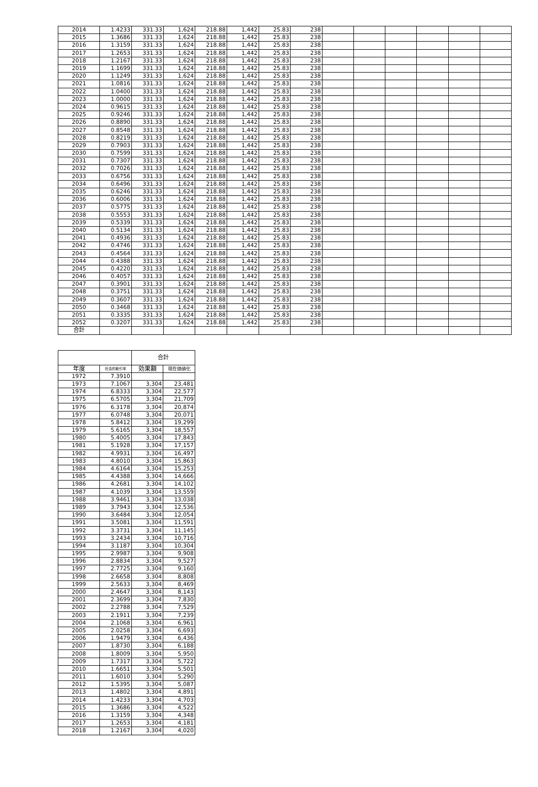| 2014 | 1.4233 | 331.33 | 1,624 | 218.88 | 1,442 | 25.83 | 238 | | | | | | |
| 2015 | 1.3686 | 331.33 | 1,624 | 218.88 | 1,442 | 25.83 | 238 | | | | | | |
| 2016 | 1.3159 | 331.33 | 1,624 | 218.88 | 1,442 | 25.83 | 238 | | | | | | |
| 2017 | 1.2653 | 331.33 | 1,624 | 218.88 | 1,442 | 25.83 | 238 | | | | | | |
| 2018 | 1.2167 | 331.33 | 1,624 | 218.88 | 1,442 | 25.83 | 238 | | | | | | |
| 2019 | 1.1699 | 331.33 | 1,624 | 218.88 | 1,442 | 25.83 | 238 | | | | | | |
| 2020 | 1.1249 | 331.33 | 1,624 | 218.88 | 1,442 | 25.83 | 238 | | | | | | |
| 2021 | 1.0816 | 331.33 | 1,624 | 218.88 | 1,442 | 25.83 | 238 | | | | | | |
| 2022 | 1.0400 | 331.33 | 1,624 | 218.88 | 1,442 | 25.83 | 238 | | | | | | |
| 2023 | 1.0000 | 331.33 | 1,624 | 218.88 | 1,442 | 25.83 | 238 | | | | | | |
| 2024 | 0.9615 | 331.33 | 1,624 | 218.88 | 1,442 | 25.83 | 238 | | | | | | |
| 2025 | 0.9246 | 331.33 | 1,624 | 218.88 | 1,442 | 25.83 | 238 | | | | | | |
| 2026 | 0.8890 | 331.33 | 1,624 | 218.88 | 1,442 | 25.83 | 238 | | | | | | |
| 2027 | 0.8548 | 331.33 | 1,624 | 218.88 | 1,442 | 25.83 | 238 | | | | | | |
| 2028 | 0.8219 | 331.33 | 1,624 | 218.88 | 1,442 | 25.83 | 238 | | | | | | |
| 2029 | 0.7903 | 331.33 | 1,624 | 218.88 | 1,442 | 25.83 | 238 | | | | | | |
| 2030 | 0.7599 | 331.33 | 1,624 | 218.88 | 1,442 | 25.83 | 238 | | | | | | |
| 2031 | 0.7307 | 331.33 | 1,624 | 218.88 | 1,442 | 25.83 | 238 | | | | | | |
| 2032 | 0.7026 | 331.33 | 1,624 | 218.88 | 1,442 | 25.83 | 238 | | | | | | |
| 2033 | 0.6756 | 331.33 | 1,624 | 218.88 | 1,442 | 25.83 | 238 | | | | | | |
| 2034 | 0.6496 | 331.33 | 1,624 | 218.88 | 1,442 | 25.83 | 238 | | | | | | |
| 2035 | 0.6246 | 331.33 | 1,624 | 218.88 | 1,442 | 25.83 | 238 | | | | | | |
| 2036 | 0.6006 | 331.33 | 1,624 | 218.88 | 1,442 | 25.83 | 238 | | | | | | |
| 2037 | 0.5775 | 331.33 | 1,624 | 218.88 | 1,442 | 25.83 | 238 | | | | | | |
| 2038 | 0.5553 | 331.33 | 1,624 | 218.88 | 1,442 | 25.83 | 238 | | | | | | |
| 2039 | 0.5339 | 331.33 | 1,624 | 218.88 | 1,442 | 25.83 | 238 | | | | | | |
| 2040 | 0.5134 | 331.33 | 1,624 | 218.88 | 1,442 | 25.83 | 238 | | | | | | |
| 2041 | 0.4936 | 331.33 | 1,624 | 218.88 | 1,442 | 25.83 | 238 | | | | | | |
| 2042 | 0.4746 | 331.33 | 1,624 | 218.88 | 1,442 | 25.83 | 238 | | | | | | |
| 2043 | 0.4564 | 331.33 | 1,624 | 218.88 | 1,442 | 25.83 | 238 | | | | | | |
| 2044 | 0.4388 | 331.33 | 1,624 | 218.88 | 1,442 | 25.83 | 238 | | | | | | |
| 2045 | 0.4220 | 331.33 | 1,624 | 218.88 | 1,442 | 25.83 | 238 | | | | | | |
| 2046 | 0.4057 | 331.33 | 1,624 | 218.88 | 1,442 | 25.83 | 238 | | | | | | |
| 2047 | 0.3901 | 331.33 | 1,624 | 218.88 | 1,442 | 25.83 | 238 | | | | | | |
| 2048 | 0.3751 | 331.33 | 1,624 | 218.88 | 1,442 | 25.83 | 238 | | | | | | |
| 2049 | 0.3607 | 331.33 | 1,624 | 218.88 | 1,442 | 25.83 | 238 | | | | | | |
| 2050 | 0.3468 | 331.33 | 1,624 | 218.88 | 1,442 | 25.83 | 238 | | | | | | |
| 2051 | 0.3335 | 331.33 | 1,624 | 218.88 | 1,442 | 25.83 | 238 | | | | | | |
| 2052 | 0.3207 | 331.33 | 1,624 | 218.88 | 1,442 | 25.83 | 238 | | | | | | |
| 合計 | | | | | | | | | | | | | |
| | | 合計 | |
| 年度 | 社会的割引率 | 効果額 | 現在価値化 |
| 1972 | 7.3910 | | |
| 1973 | 7.1067 | 3,304 | 23,481 |
| 1974 | 6.8333 | 3,304 | 22,577 |
| 1975 | 6.5705 | 3,304 | 21,709 |
| 1976 | 6.3178 | 3,304 | 20,874 |
| 1977 | 6.0748 | 3,304 | 20,071 |
| 1978 | 5.8412 | 3,304 | 19,299 |
| 1979 | 5.6165 | 3,304 | 18,557 |
| 1980 | 5.4005 | 3,304 | 17,843 |
| 1981 | 5.1928 | 3,304 | 17,157 |
| 1982 | 4.9931 | 3,304 | 16,497 |
| 1983 | 4.8010 | 3,304 | 15,863 |
| 1984 | 4.6164 | 3,304 | 15,253 |
| 1985 | 4.4388 | 3,304 | 14,666 |
| 1986 | 4.2681 | 3,304 | 14,102 |
| 1987 | 4.1039 | 3,304 | 13,559 |
| 1988 | 3.9461 | 3,304 | 13,038 |
| 1989 | 3.7943 | 3,304 | 12,536 |
| 1990 | 3.6484 | 3,304 | 12,054 |
| 1991 | 3.5081 | 3,304 | 11,591 |
| 1992 | 3.3731 | 3,304 | 11,145 |
| 1993 | 3.2434 | 3,304 | 10,716 |
| 1994 | 3.1187 | 3,304 | 10,304 |
| 1995 | 2.9987 | 3,304 | 9,908 |
| 1996 | 2.8834 | 3,304 | 9,527 |
| 1997 | 2.7725 | 3,304 | 9,160 |
| 1998 | 2.6658 | 3,304 | 8,808 |
| 1999 | 2.5633 | 3,304 | 8,469 |
| 2000 | 2.4647 | 3,304 | 8,143 |
| 2001 | 2.3699 | 3,304 | 7,830 |
| 2002 | 2.2788 | 3,304 | 7,529 |
| 2003 | 2.1911 | 3,304 | 7,239 |
| 2004 | 2.1068 | 3,304 | 6,961 |
| 2005 | 2.0258 | 3,304 | 6,693 |
| 2006 | 1.9479 | 3,304 | 6,436 |
| 2007 | 1.8730 | 3,304 | 6,188 |
| 2008 | 1.8009 | 3,304 | 5,950 |
| 2009 | 1.7317 | 3,304 | 5,722 |
| 2010 | 1.6651 | 3,304 | 5,501 |
| 2011 | 1.6010 | 3,304 | 5,290 |
| 2012 | 1.5395 | 3,304 | 5,087 |
| 2013 | 1.4802 | 3,304 | 4,891 |
| 2014 | 1.4233 | 3,304 | 4,703 |
| 2015 | 1.3686 | 3,304 | 4,522 |
| 2016 | 1.3159 | 3,304 | 4,348 |
| 2017 | 1.2653 | 3,304 | 4,181 |
| 2018 | 1.2167 | 3,304 | 4,020 |